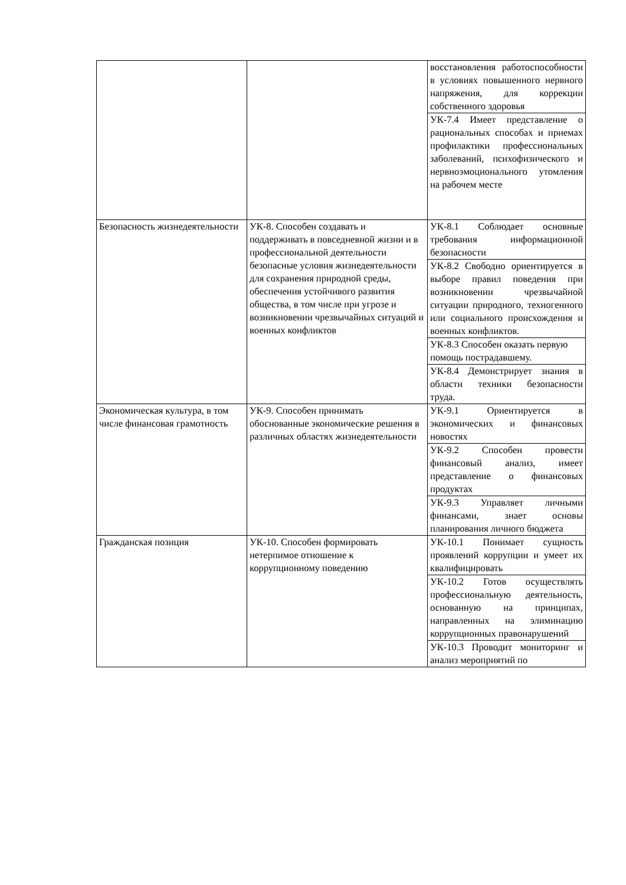| | | восстановления работоспособности в условиях повышенного нервного напряжения, для коррекции собственного здоровья |
| | | УК-7.4 Имеет представление о рациональных способах и приемах профилактики профессиональных заболеваний, психофизического и нервноэмоционального утомления на рабочем месте |
| Безопасность жизнедеятельности | УК-8. Способен создавать и поддерживать в повседневной жизни и в профессиональной деятельности безопасные условия жизнедеятельности для сохранения природной среды, обеспечения устойчивого развития общества, в том числе при угрозе и возникновении чрезвычайных ситуаций и военных конфликтов | УК-8.1 Соблюдает основные требования информационной безопасности |
| | | УК-8.2 Свободно ориентируется в выборе правил поведения при возникновении чрезвычайной ситуации природного, техногенного или социального происхождения и военных конфликтов. |
| | | УК-8.3 Способен оказать первую помощь пострадавшему. |
| | | УК-8.4 Демонстрирует знания в области техники безопасности труда. |
| Экономическая культура, в том числе финансовая грамотность | УК-9. Способен принимать обоснованные экономические решения в различных областях жизнедеятельности | УК-9.1 Ориентируется в экономических и финансовых новостях |
| | | УК-9.2 Способен провести финансовый анализ, имеет представление о финансовых продуктах |
| | | УК-9.3 Управляет личными финансами, знает основы планирования личного бюджета |
| Гражданская позиция | УК-10. Способен формировать нетерпимое отношение к коррупционному поведению | УК-10.1 Понимает сущность проявлений коррупции и умеет их квалифицировать |
| | | УК-10.2 Готов осуществлять профессиональную деятельность, основанную на принципах, направленных на элиминацию коррупционных правонарушений |
| | | УК-10.3 Проводит мониторинг и анализ мероприятий по |